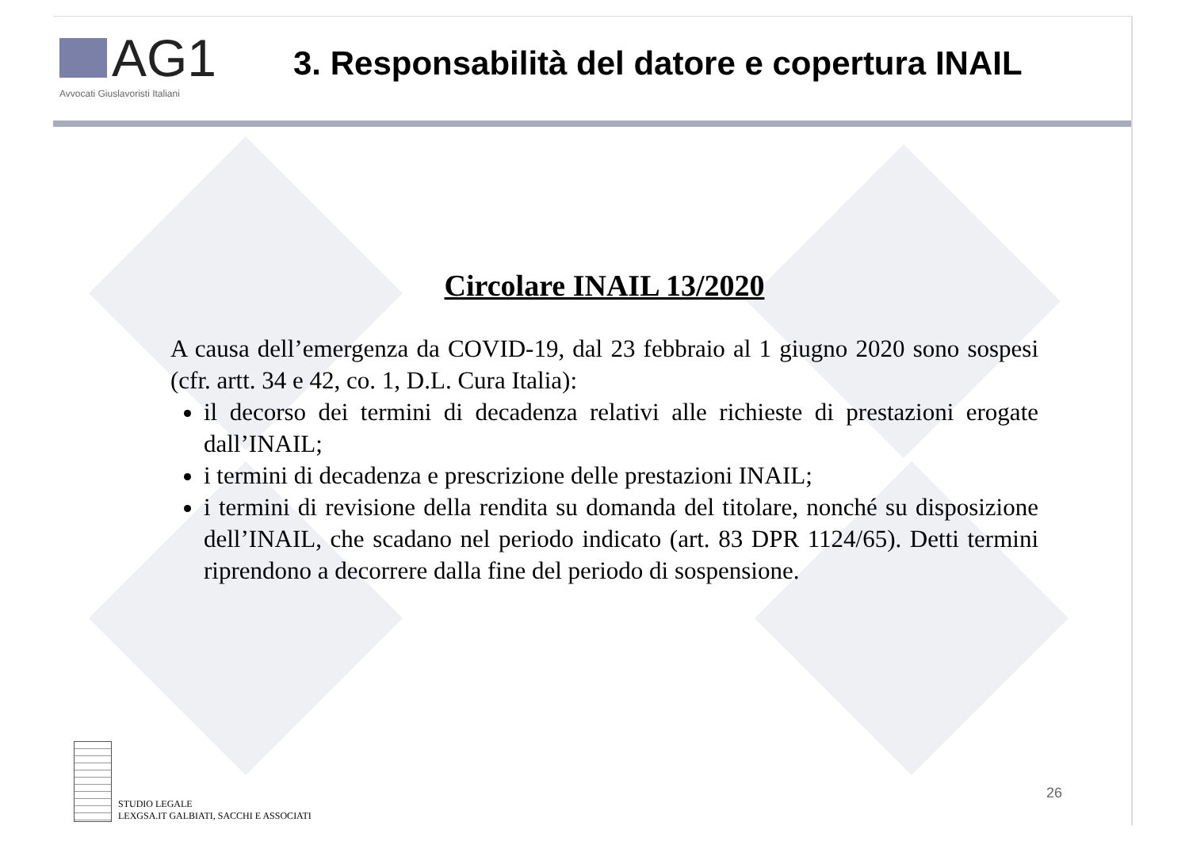AG1
Avvocati Giuslavoristi Italiani
3. Responsabilità del datore e copertura INAIL
Circolare INAIL 13/2020
A causa dell’emergenza da COVID-19, dal 23 febbraio al 1 giugno 2020 sono sospesi (cfr. artt. 34 e 42, co. 1, D.L. Cura Italia):
il decorso dei termini di decadenza relativi alle richieste di prestazioni erogate dall’INAIL;
i termini di decadenza e prescrizione delle prestazioni INAIL;
i termini di revisione della rendita su domanda del titolare, nonché su disposizione dell’INAIL, che scadano nel periodo indicato (art. 83 DPR 1124/65). Detti termini riprendono a decorrere dalla fine del periodo di sospensione.
STUDIO LEGALE
LEXGSA.IT GALBIATI, SACCHI E ASSOCIATI
26